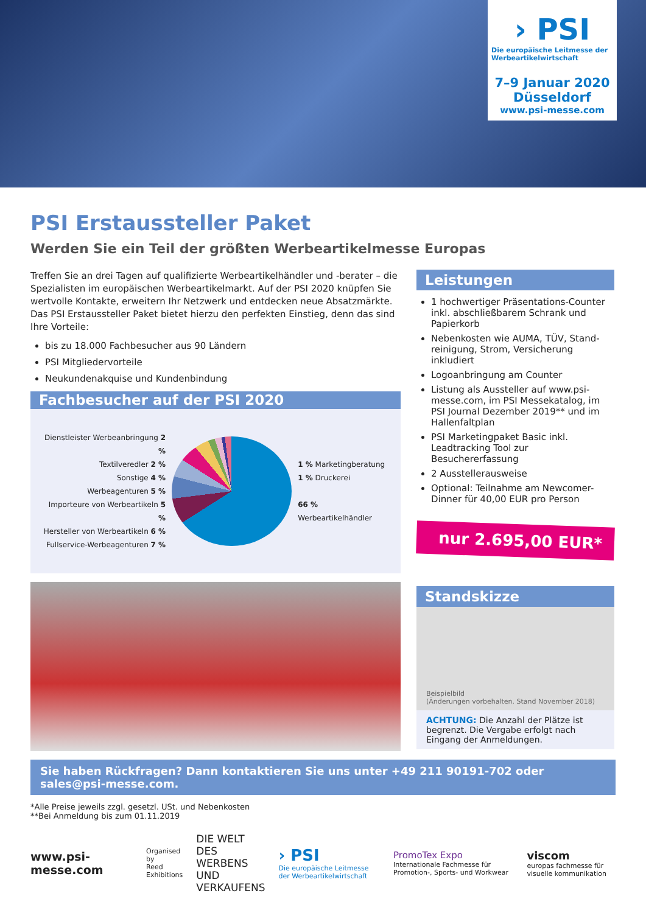› PSI
Die europäische Leitmesse der Werbeartikelwirtschaft
7–9 Januar 2020
Düsseldorf
www.psi-messe.com
PSI Erstaussteller Paket
Werden Sie ein Teil der größten Werbeartikelmesse Europas
Treffen Sie an drei Tagen auf qualifizierte Werbeartikelhändler und -berater – die Spezialisten im europäischen Werbeartikelmarkt. Auf der PSI 2020 knüpfen Sie wertvolle Kontakte, erweitern Ihr Netzwerk und entdecken neue Absatzmärkte. Das PSI Erstaussteller Paket bietet hierzu den perfekten Einstieg, denn das sind Ihre Vorteile:
bis zu 18.000 Fachbesucher aus 90 Ländern
PSI Mitgliedervorteile
Neukundenakquise und Kundenbindung
Fachbesucher auf der PSI 2020
Dienstleister Werbeanbringung 2 %
Textilveredler 2 %
Sonstige 4 %
Werbeagenturen 5 %
Importeure von Werbeartikeln 5 %
Hersteller von Werbeartikeln 6 %
Fullservice-Werbeagenturen 7 %
1 % Marketingberatung
1 % Druckerei
66 % Werbeartikelhändler
Leistungen
1 hochwertiger Präsentations-Counter inkl. abschließbarem Schrank und Papierkorb
Nebenkosten wie AUMA, TÜV, Stand­reinigung, Strom, Versicherung inkludiert
Logoanbringung am Counter
Listung als Aussteller auf www.psi-messe.com, im PSI Messekatalog, im PSI Journal Dezember 2019** und im Hallenfaltplan
PSI Marketingpaket Basic inkl. Leadtracking Tool zur Besuchererfassung
2 Ausstellerausweise
Optional: Teilnahme am Newcomer-Dinner für 40,00 EUR pro Person
nur 2.695,00 EUR*
Standskizze
Beispielbild
(Änderungen vorbehalten. Stand November 2018)
ACHTUNG: Die Anzahl der Plätze ist begrenzt. Die Vergabe erfolgt nach Eingang der Anmeldungen.
Sie haben Rückfragen? Dann kontaktieren Sie uns unter +49 211 90191-702 oder sales@psi-messe.com.
*Alle Preise jeweils zzgl. gesetzl. USt. und Nebenkosten
**Bei Anmeldung bis zum 01.11.2019
www.psi-messe.com Organised by
Reed Exhibitions DIE WELT
DES WERBENS
UND VERKAUFENS › PSI
Die europäische Leitmesse der Werbeartikelwirtschaft PromoTex Expo
Internationale Fachmesse für Promotion-, Sports- und Workwear viscom
europas fachmesse für visuelle kommunikation